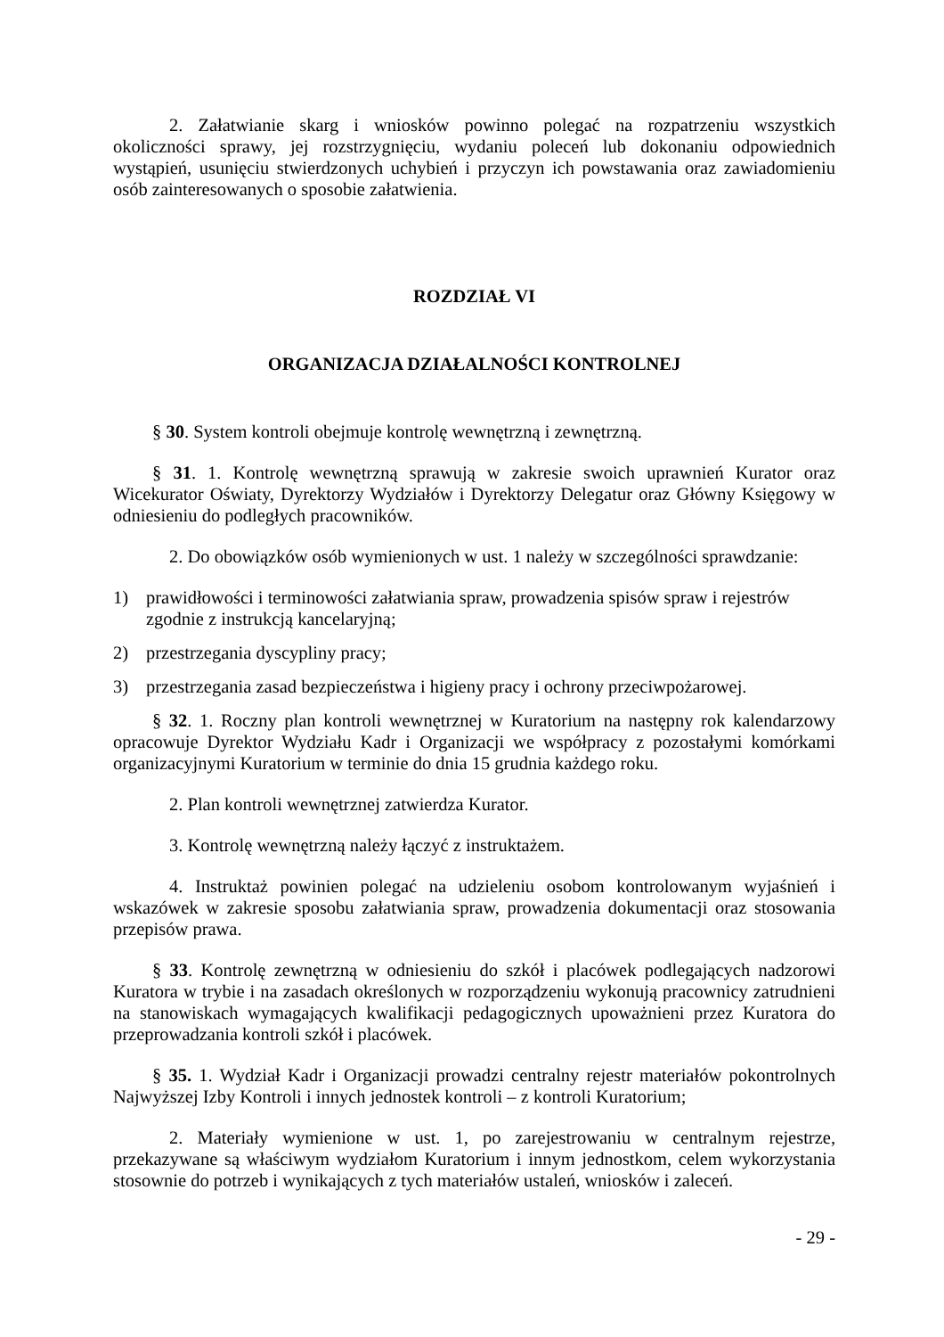2. Załatwianie skarg i wniosków powinno polegać na rozpatrzeniu wszystkich okoliczności sprawy, jej rozstrzygnięciu, wydaniu poleceń lub dokonaniu odpowiednich wystąpień, usunięciu stwierdzonych uchybień i przyczyn ich powstawania oraz zawiadomieniu osób zainteresowanych o sposobie załatwienia.
ROZDZIAŁ VI
ORGANIZACJA DZIAŁALNOŚCI KONTROLNEJ
§ 30. System kontroli obejmuje kontrolę wewnętrzną i zewnętrzną.
§ 31. 1. Kontrolę wewnętrzną sprawują w zakresie swoich uprawnień Kurator oraz Wicekurator Oświaty, Dyrektorzy Wydziałów i Dyrektorzy Delegatur oraz Główny Księgowy w odniesieniu do podległych pracowników.
2. Do obowiązków osób wymienionych w ust. 1 należy w szczególności sprawdzanie:
1) prawidłowości i terminowości załatwiania spraw, prowadzenia spisów spraw i rejestrów zgodnie z instrukcją kancelaryjną;
2) przestrzegania dyscypliny pracy;
3) przestrzegania zasad bezpieczeństwa i higieny pracy i ochrony przeciwpożarowej.
§ 32. 1. Roczny plan kontroli wewnętrznej w Kuratorium na następny rok kalendarzowy opracowuje Dyrektor Wydziału Kadr i Organizacji we współpracy z pozostałymi komórkami organizacyjnymi Kuratorium w terminie do dnia 15 grudnia każdego roku.
2. Plan kontroli wewnętrznej zatwierdza Kurator.
3. Kontrolę wewnętrzną należy łączyć z instruktażem.
4. Instruktaż powinien polegać na udzieleniu osobom kontrolowanym wyjaśnień i wskazówek w zakresie sposobu załatwiania spraw, prowadzenia dokumentacji oraz stosowania przepisów prawa.
§ 33. Kontrolę zewnętrzną w odniesieniu do szkół i placówek podlegających nadzorowi Kuratora w trybie i na zasadach określonych w rozporządzeniu wykonują pracownicy zatrudnieni na stanowiskach wymagających kwalifikacji pedagogicznych upoważnieni przez Kuratora do przeprowadzania kontroli szkół i placówek.
§ 35. 1. Wydział Kadr i Organizacji prowadzi centralny rejestr materiałów pokontrolnych Najwyższej Izby Kontroli i innych jednostek kontroli – z kontroli Kuratorium;
2. Materiały wymienione w ust. 1, po zarejestrowaniu w centralnym rejestrze, przekazywane są właściwym wydziałom Kuratorium i innym jednostkom, celem wykorzystania stosownie do potrzeb i wynikających z tych materiałów ustaleń, wniosków i zaleceń.
- 29 -